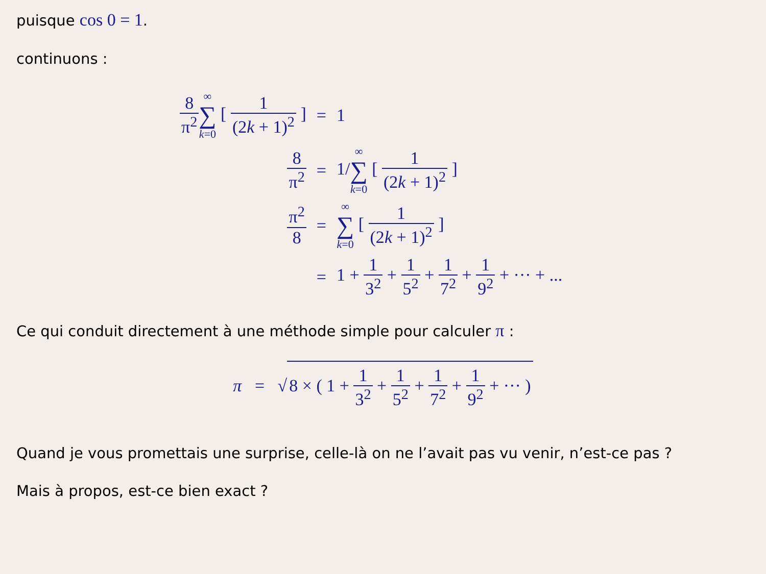puisque cos 0 = 1.
continuons :
| 8 π<sup>2</sup> ∞ ∑ k =0 [ 1 (2 k + 1)<sup>2</sup> ] | = | 1 |
| 8 π<sup>2</sup> | = | 1/ ∞ ∑ k =0 [ 1 (2 k + 1)<sup>2</sup> ] |
| π<sup>2</sup> 8 | = | ∞ ∑ k =0 [ 1 (2 k + 1)<sup>2</sup> ] |
| | = | 1 + 1 3<sup>2</sup> + 1 5<sup>2</sup> + 1 7<sup>2</sup> + 1 9<sup>2</sup> + ··· + ... |
Ce qui conduit directement à une méthode simple pour calculer π :
π = √ 8 × ( 1 + 1 3<sup>2</sup> + 1 5<sup>2</sup> + 1 7<sup>2</sup> + 1 9<sup>2</sup> + ··· )
Quand je vous promettais une surprise, celle-là on ne l’avait pas vu venir, n’est-ce pas ?
Mais à propos, est-ce bien exact ?